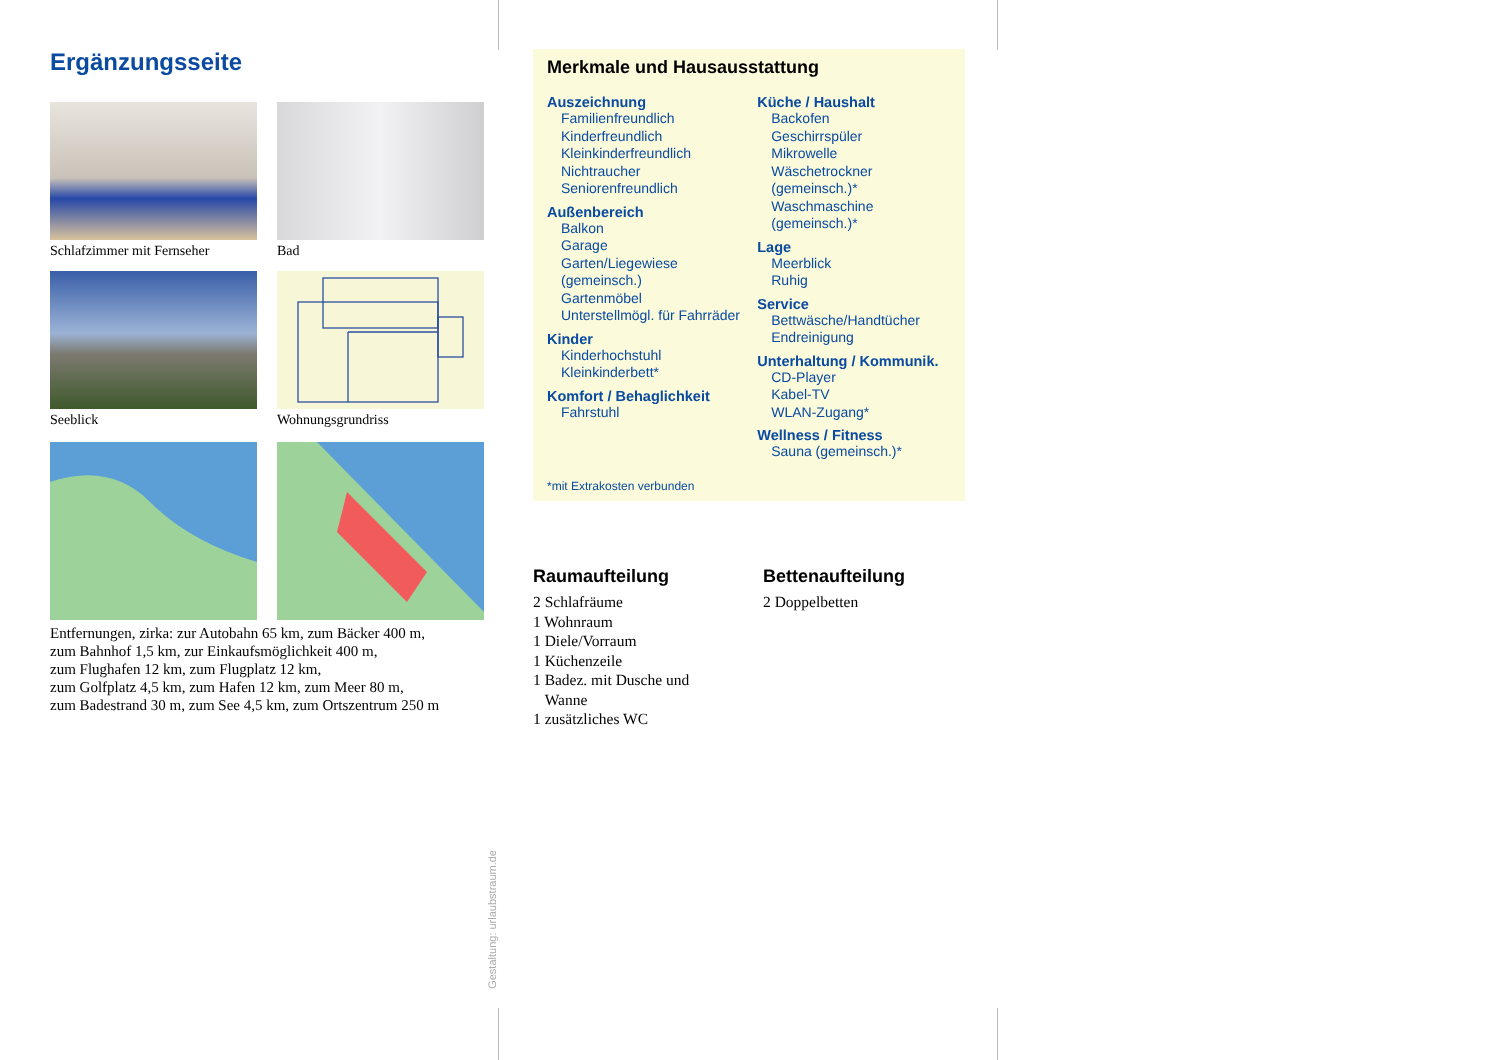Ergänzungsseite
Schlafzimmer mit Fernseher
Bad
Seeblick
Wohnungsgrundriss
Entfernungen, zirka: zur Autobahn 65 km, zum Bäcker 400 m,
zum Bahnhof 1,5 km, zur Einkaufsmöglichkeit 400 m,
zum Flughafen 12 km, zum Flugplatz 12 km,
zum Golfplatz 4,5 km, zum Hafen 12 km, zum Meer 80 m,
zum Badestrand 30 m, zum See 4,5 km, zum Ortszentrum 250 m
Merkmale und Hausausstattung
Auszeichnung
Familienfreundlich
Kinderfreundlich
Kleinkinderfreundlich
Nichtraucher
Seniorenfreundlich
Außenbereich
Balkon
Garage
Garten/Liegewiese (gemeinsch.)
Gartenmöbel
Unterstellmögl. für Fahrräder
Kinder
Kinderhochstuhl
Kleinkinderbett*
Komfort / Behaglichkeit
Fahrstuhl
Küche / Haushalt
Backofen
Geschirrspüler
Mikrowelle
Wäschetrockner (gemeinsch.)*
Waschmaschine (gemeinsch.)*
Lage
Meerblick
Ruhig
Service
Bettwäsche/Handtücher
Endreinigung
Unterhaltung / Kommunik.
CD-Player
Kabel-TV
WLAN-Zugang*
Wellness / Fitness
Sauna (gemeinsch.)*
*mit Extrakosten verbunden
Raumaufteilung
2 Schlafräume
1 Wohnraum
1 Diele/Vorraum
1 Küchenzeile
1 Badez. mit Dusche und
Wanne
1 zusätzliches WC
Bettenaufteilung
2 Doppelbetten
Gestaltung: urlaubstraum.de